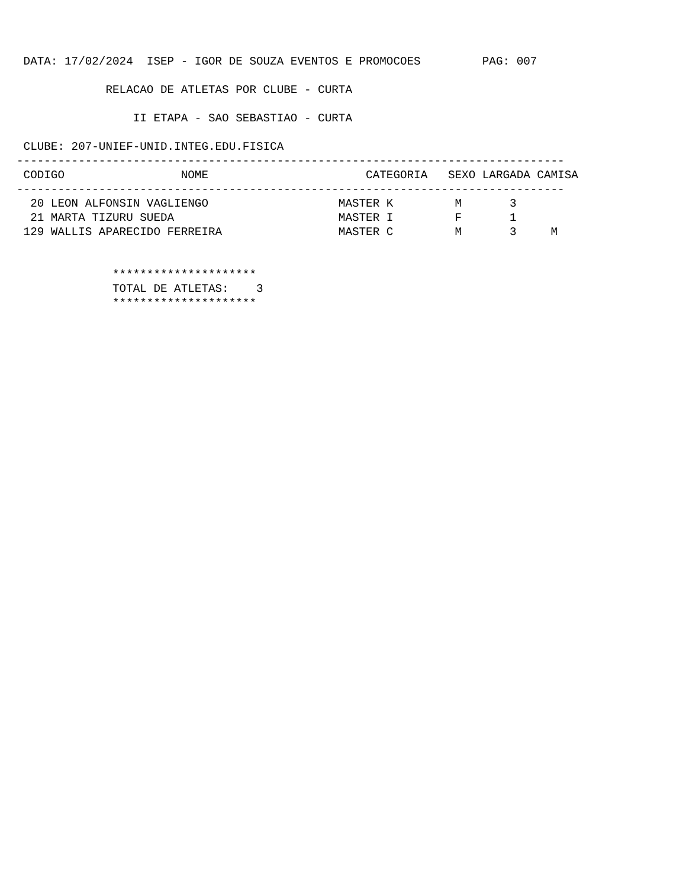DATA: 17/02/2024  ISEP - IGOR DE SOUZA EVENTOS E PROMOCOES         PAG: 007

             RELACAO DE ATLETAS POR CLUBE - CURTA

                 II ETAPA - SAO SEBASTIAO - CURTA

 CLUBE: 207-UNIEF-UNID.INTEG.EDU.FISICA
--------------------------------------------------------------------------------
 CODIGO                 NOME                       CATEGORIA   SEXO LARGADA CAMISA
--------------------------------------------------------------------------------
  20 LEON ALFONSIN VAGLIENGO                   MASTER K         M       3
  21 MARTA TIZURU SUEDA                        MASTER I         F       1
 129 WALLIS APARECIDO FERREIRA                 MASTER C         M       3     M


              *********************
              TOTAL DE ATLETAS:    3
              *********************